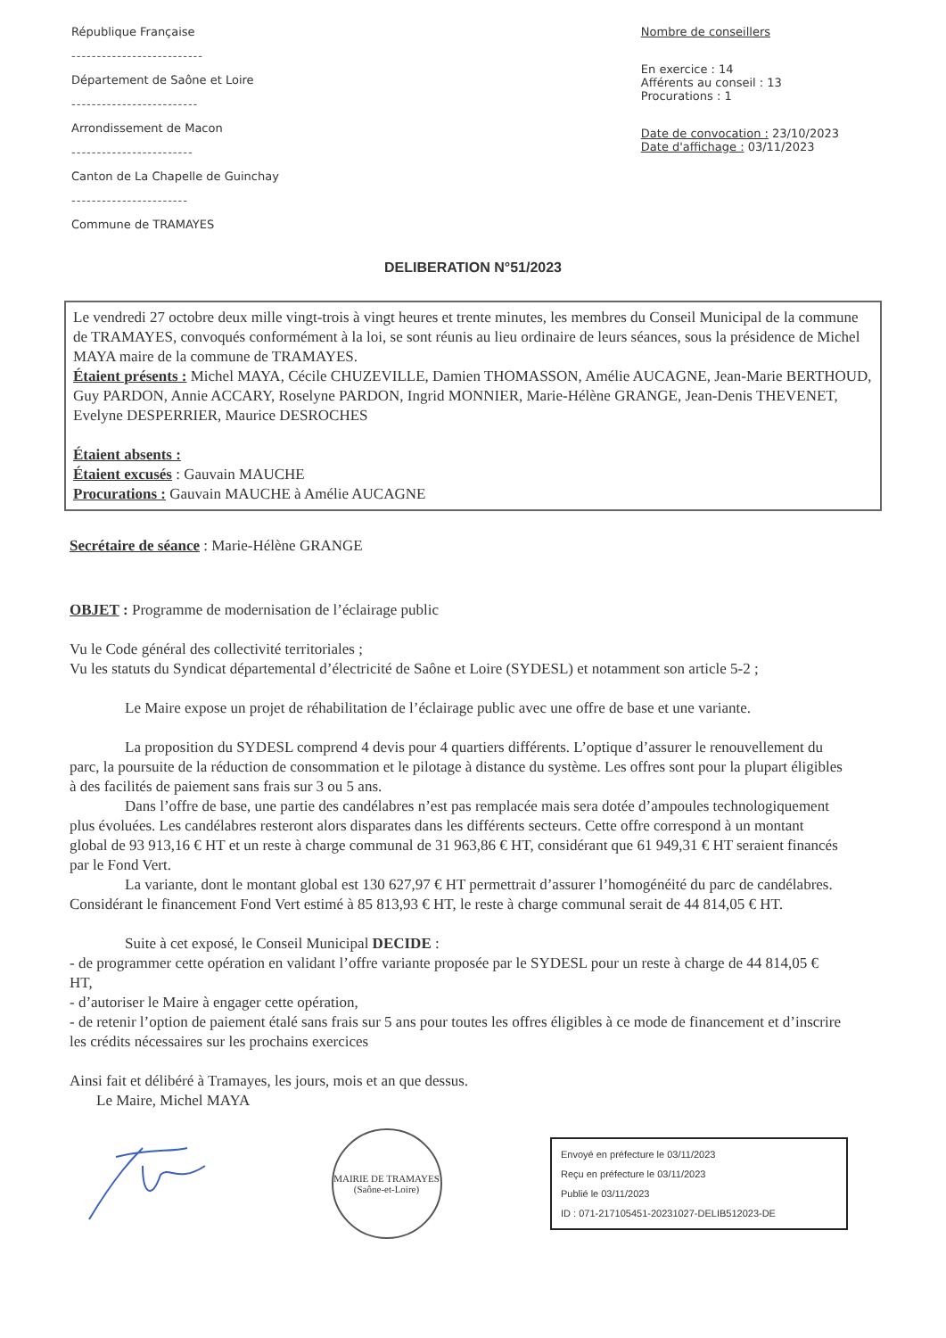République Française
--------------------------
Département de Saône et Loire
-------------------------
Arrondissement de Macon
------------------------
Canton de La Chapelle de Guinchay
-----------------------
Commune de TRAMAYES
Nombre de conseillers
En exercice : 14
Afférents au conseil : 13
Procurations : 1
Date de convocation : 23/10/2023
Date d'affichage : 03/11/2023
DELIBERATION N°51/2023
Le vendredi 27 octobre deux mille vingt-trois à vingt heures et trente minutes, les membres du Conseil Municipal de la commune de TRAMAYES, convoqués conformément à la loi, se sont réunis au lieu ordinaire de leurs séances, sous la présidence de Michel MAYA maire de la commune de TRAMAYES.
Étaient présents : Michel MAYA, Cécile CHUZEVILLE, Damien THOMASSON, Amélie AUCAGNE, Jean-Marie BERTHOUD, Guy PARDON, Annie ACCARY, Roselyne PARDON, Ingrid MONNIER, Marie-Hélène GRANGE, Jean-Denis THEVENET, Evelyne DESPERRIER, Maurice DESROCHES
Étaient absents :
Étaient excusés : Gauvain MAUCHE
Procurations : Gauvain MAUCHE à Amélie AUCAGNE
Secrétaire de séance : Marie-Hélène GRANGE
OBJET : Programme de modernisation de l’éclairage public
Vu le Code général des collectivité territoriales ;
Vu les statuts du Syndicat départemental d’électricité de Saône et Loire (SYDESL) et notamment son article 5-2 ;
Le Maire expose un projet de réhabilitation de l’éclairage public avec une offre de base et une variante.
La proposition du SYDESL comprend 4 devis pour 4 quartiers différents. L’optique d’assurer le renouvellement du parc, la poursuite de la réduction de consommation et le pilotage à distance du système. Les offres sont pour la plupart éligibles à des facilités de paiement sans frais sur 3 ou 5 ans.
Dans l’offre de base, une partie des candélabres n’est pas remplacée mais sera dotée d’ampoules technologiquement plus évoluées. Les candélabres resteront alors disparates dans les différents secteurs. Cette offre correspond à un montant global de 93 913,16 € HT et un reste à charge communal de 31 963,86 € HT, considérant que 61 949,31 € HT seraient financés par le Fond Vert.
La variante, dont le montant global est 130 627,97 € HT permettrait d’assurer l’homogénéité du parc de candélabres. Considérant le financement Fond Vert estimé à 85 813,93 € HT, le reste à charge communal serait de 44 814,05 € HT.
Suite à cet exposé, le Conseil Municipal DECIDE :
- de programmer cette opération en validant l’offre variante proposée par le SYDESL pour un reste à charge de 44 814,05 € HT,
- d’autoriser le Maire à engager cette opération,
- de retenir l’option de paiement étalé sans frais sur 5 ans pour toutes les offres éligibles à ce mode de financement et d’inscrire les crédits nécessaires sur les prochains exercices
Ainsi fait et délibéré à Tramayes, les jours, mois et an que dessus.
Le Maire, Michel MAYA
MAIRIE DE TRAMAYES
(Saône-et-Loire)
Envoyé en préfecture le 03/11/2023
Reçu en préfecture le 03/11/2023
Publié le 03/11/2023
ID : 071-217105451-20231027-DELIB512023-DE